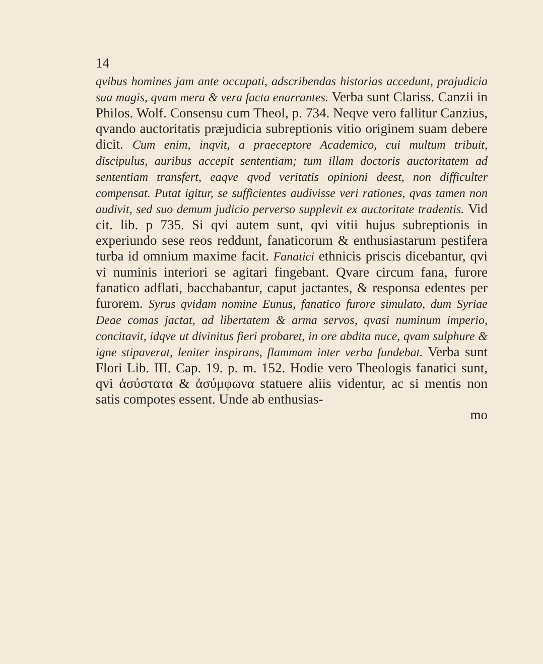14
qvibus homines jam ante occupati, adscribendas historias accedunt, prajudicia sua magis, qvam mera & vera facta enarrantes. Verba sunt Clariss. Canzii in Philos. Wolf. Consensu cum Theol, p. 734. Neqve vero fallitur Canzius, qvando auctoritatis præjudicia subreptionis vitio originem suam debere dicit. Cum enim, inqvit, a praeceptore Academico, cui multum tribuit, discipulus, auribus accepit sententiam; tum illam doctoris auctoritatem ad sententiam transfert, eaqve qvod veritatis opinioni deest, non difficulter compensat. Putat igitur, se sufficientes audivisse veri rationes, qvas tamen non audivit, sed suo demum judicio perverso supplevit ex auctoritate tradentis. Vid cit. lib. p 735. Si qvi autem sunt, qvi vitii hujus subreptionis in experiundo sese reos reddunt, fanaticorum & enthusiastarum pestifera turba id omnium maxime facit. Fanatici ethnicis priscis dicebantur, qvi vi numinis interiori se agitari fingebant. Qvare circum fana, furore fanatico adflati, bacchabantur, caput jactantes, & responsa edentes per furorem. Syrus qvidam nomine Eunus, fanatico furore simulato, dum Syriae Deae comas jactat, ad libertatem & arma servos, qvasi numinum imperio, concitavit, idqve ut divinitus fieri probaret, in ore abdita nuce, qvam sulphure & igne stipaverat, leniter inspirans, flammam inter verba fundebat. Verba sunt Flori Lib. III. Cap. 19. p. m. 152. Hodie vero Theologis fanatici sunt, qvi ἀσύστατα & ἀσύμφωνα statuere aliis videntur, ac si mentis non satis compotes essent. Unde ab enthusias-
mo